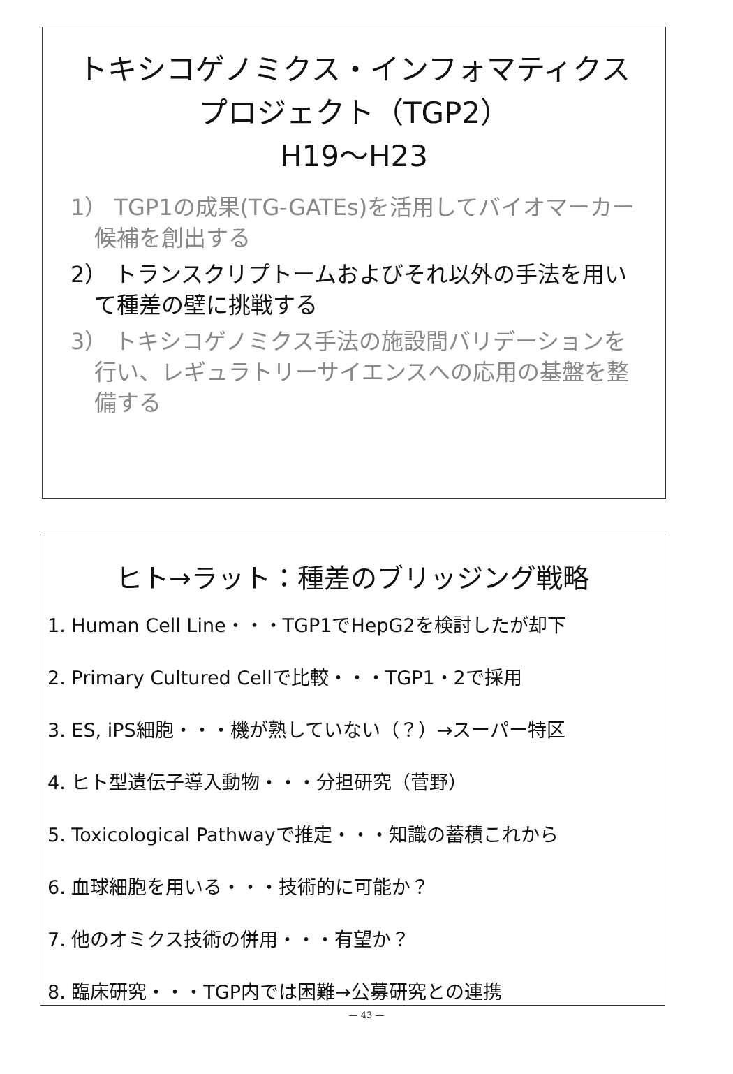トキシコゲノミクス・インフォマティクス
プロジェクト（TGP2）
H19～H23
1） TGP1の成果(TG-GATEs)を活用してバイオマーカー候補を創出する
2） トランスクリプトームおよびそれ以外の手法を用いて種差の壁に挑戦する
3） トキシコゲノミクス手法の施設間バリデーションを行い、レギュラトリーサイエンスへの応用の基盤を整備する
ヒト→ラット：種差のブリッジング戦略
1. Human Cell Line・・・TGP1でHepG2を検討したが却下
2. Primary Cultured Cellで比較・・・TGP1・2で採用
3. ES, iPS細胞・・・機が熟していない（？）→スーパー特区
4. ヒト型遺伝子導入動物・・・分担研究（菅野）
5. Toxicological Pathwayで推定・・・知識の蓄積これから
6. 血球細胞を用いる・・・技術的に可能か？
7. 他のオミクス技術の併用・・・有望か？
8. 臨床研究・・・TGP内では困難→公募研究との連携
— 43 —